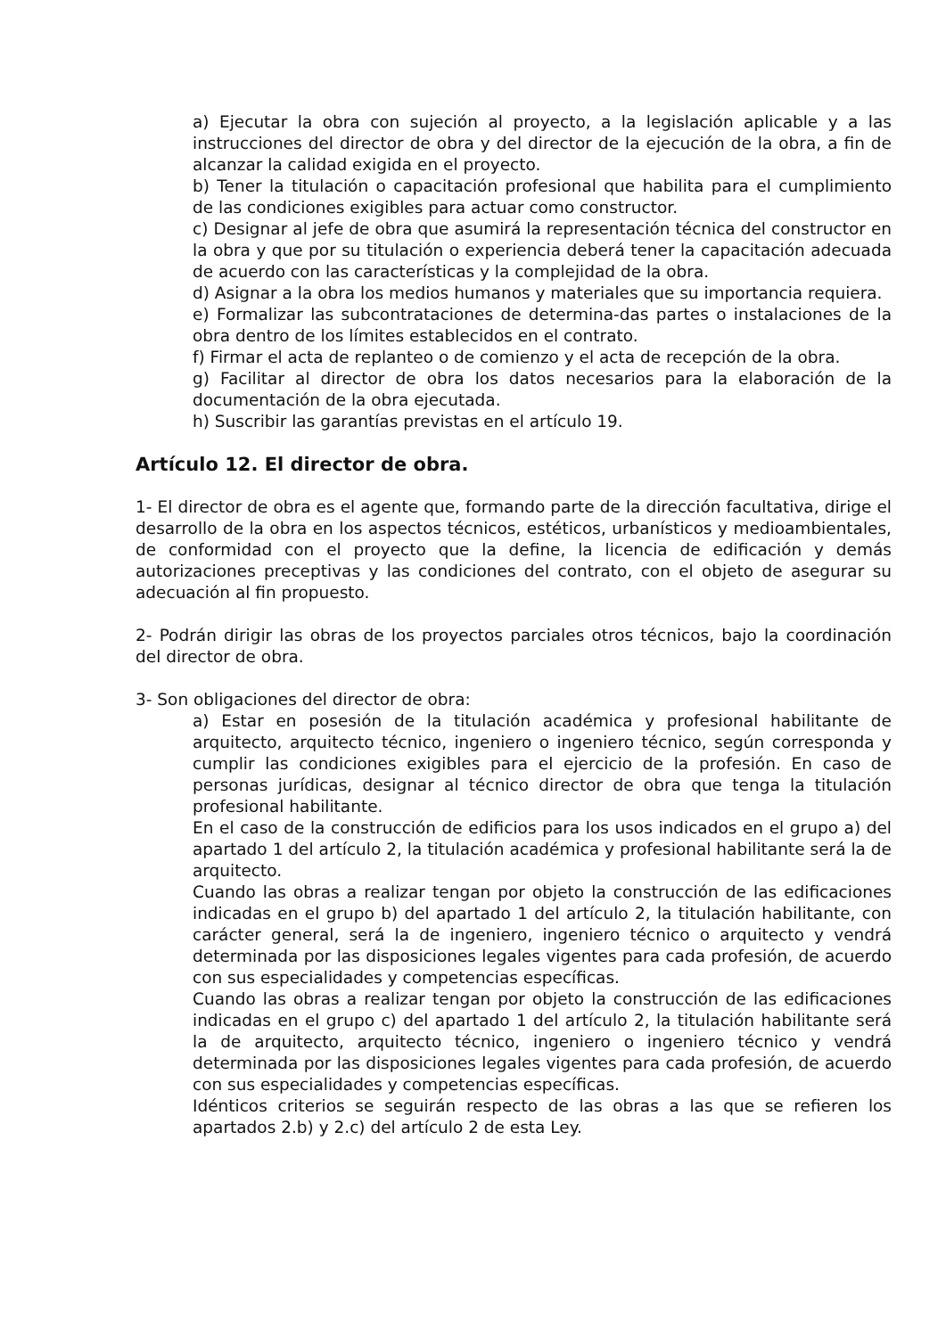a) Ejecutar la obra con sujeción al proyecto, a la legislación aplicable y a las instrucciones del director de obra y del director de la ejecución de la obra, a fin de alcanzar la calidad exigida en el proyecto.
b) Tener la titulación o capacitación profesional que habilita para el cumplimiento de las condiciones exigibles para actuar como constructor.
c) Designar al jefe de obra que asumirá la representación técnica del constructor en la obra y que por su titulación o experiencia deberá tener la capacitación adecuada de acuerdo con las características y la complejidad de la obra.
d) Asignar a la obra los medios humanos y materiales que su importancia requiera.
e) Formalizar las subcontrataciones de determina-das partes o instalaciones de la obra dentro de los límites establecidos en el contrato.
f) Firmar el acta de replanteo o de comienzo y el acta de recepción de la obra.
g) Facilitar al director de obra los datos necesarios para la elaboración de la documentación de la obra ejecutada.
h) Suscribir las garantías previstas en el artículo 19.
Artículo 12. El director de obra.
1- El director de obra es el agente que, formando parte de la dirección facultativa, dirige el desarrollo de la obra en los aspectos técnicos, estéticos, urbanísticos y medioambientales, de conformidad con el proyecto que la define, la licencia de edificación y demás autorizaciones preceptivas y las condiciones del contrato, con el objeto de asegurar su adecuación al fin propuesto.
2- Podrán dirigir las obras de los proyectos parciales otros técnicos, bajo la coordinación del director de obra.
3- Son obligaciones del director de obra:
a) Estar en posesión de la titulación académica y profesional habilitante de arquitecto, arquitecto técnico, ingeniero o ingeniero técnico, según corresponda y cumplir las condiciones exigibles para el ejercicio de la profesión. En caso de personas jurídicas, designar al técnico director de obra que tenga la titulación profesional habilitante.
En el caso de la construcción de edificios para los usos indicados en el grupo a) del apartado 1 del artículo 2, la titulación académica y profesional habilitante será la de arquitecto.
Cuando las obras a realizar tengan por objeto la construcción de las edificaciones indicadas en el grupo b) del apartado 1 del artículo 2, la titulación habilitante, con carácter general, será la de ingeniero, ingeniero técnico o arquitecto y vendrá determinada por las disposiciones legales vigentes para cada profesión, de acuerdo con sus especialidades y competencias específicas.
Cuando las obras a realizar tengan por objeto la construcción de las edificaciones indicadas en el grupo c) del apartado 1 del artículo 2, la titulación habilitante será la de arquitecto, arquitecto técnico, ingeniero o ingeniero técnico y vendrá determinada por las disposiciones legales vigentes para cada profesión, de acuerdo con sus especialidades y competencias específicas.
Idénticos criterios se seguirán respecto de las obras a las que se refieren los apartados 2.b) y 2.c) del artículo 2 de esta Ley.